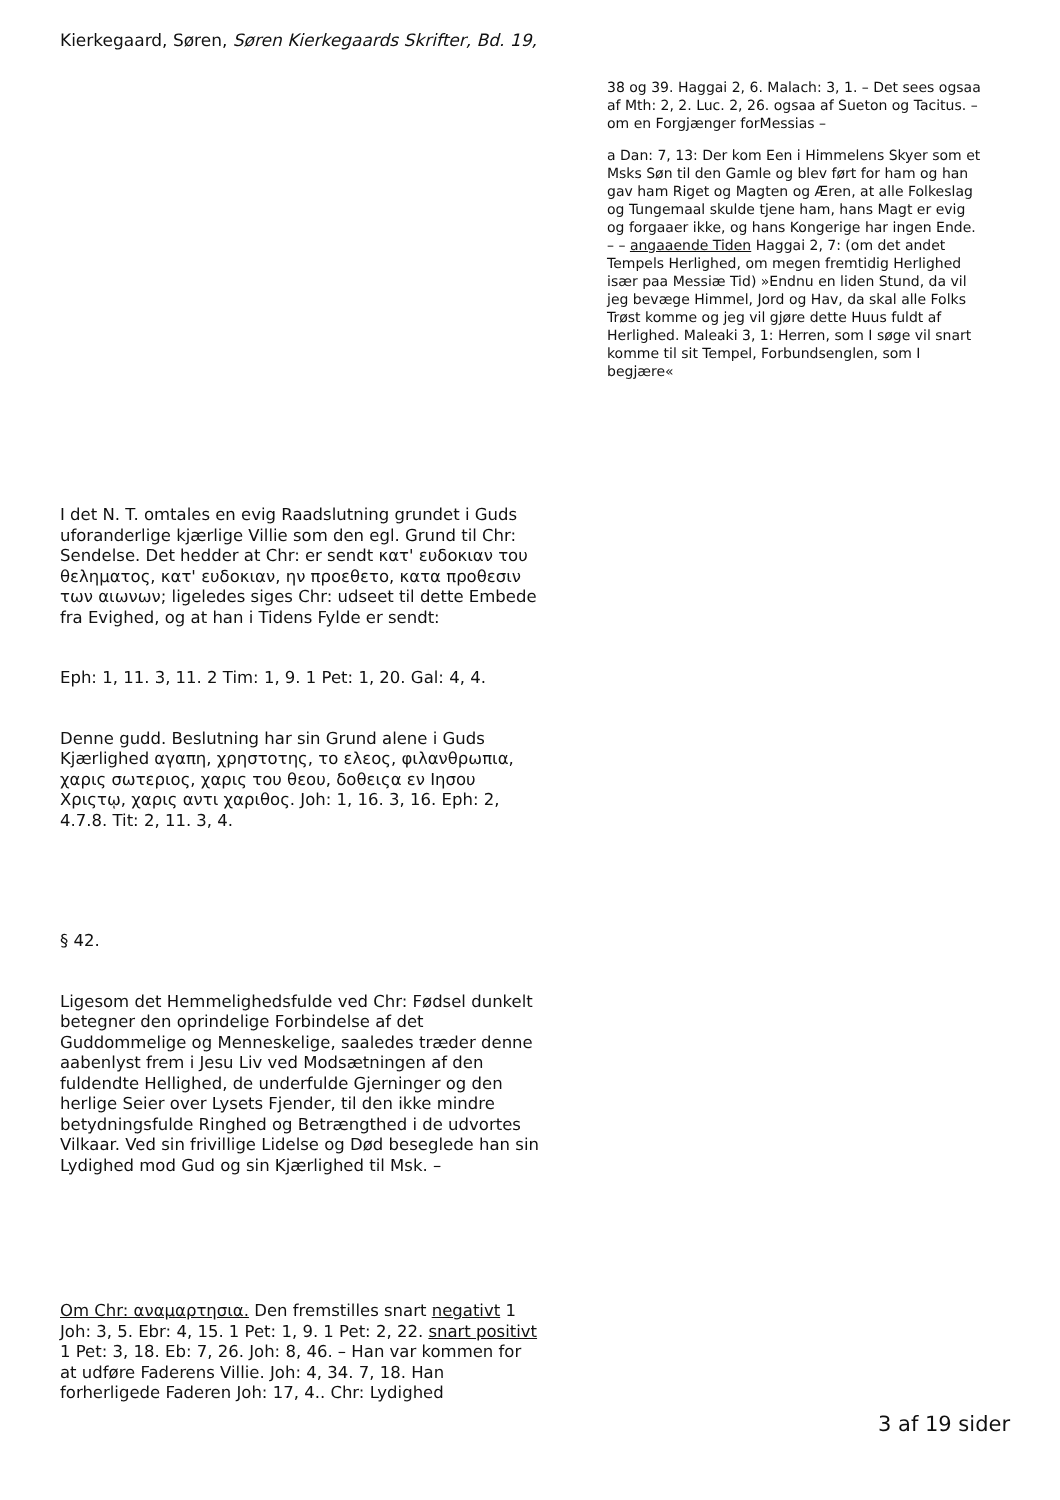Kierkegaard, Søren, Søren Kierkegaards Skrifter, Bd. 19,
38 og 39. Haggai 2, 6. Malach: 3, 1. – Det sees ogsaa af Mth: 2, 2. Luc. 2, 26. ogsaa af Sueton og Tacitus. – om en Forgjænger forMessias –
a Dan: 7, 13: Der kom Een i Himmelens Skyer som et Msks Søn til den Gamle og blev ført for ham og han gav ham Riget og Magten og Æren, at alle Folkeslag og Tungemaal skulde tjene ham, hans Magt er evig og forgaaer ikke, og hans Kongerige har ingen Ende. – – angaaende Tiden Haggai 2, 7: (om det andet Tempels Herlighed, om megen fremtidig Herlighed især paa Messiæ Tid) »Endnu en liden Stund, da vil jeg bevæge Himmel, Jord og Hav, da skal alle Folks Trøst komme og jeg vil gjøre dette Huus fuldt af Herlighed. Maleaki 3, 1: Herren, som I søge vil snart komme til sit Tempel, Forbundsenglen, som I begjære«
I det N. T. omtales en evig Raadslutning grundet i Guds uforanderlige kjærlige Villie som den egl. Grund til Chr: Sendelse. Det hedder at Chr: er sendt κατ' ευδοκιαν του θεληματος, κατ' ευδοκιαν, ην προεθετο, κατα προθεσιν των αιωνων; ligeledes siges Chr: udseet til dette Embede fra Evighed, og at han i Tidens Fylde er sendt:
Eph: 1, 11. 3, 11. 2 Tim: 1, 9. 1 Pet: 1, 20. Gal: 4, 4.
Denne gudd. Beslutning har sin Grund alene i Guds Kjærlighed αγαπη, χρηστοτης, το ελεος, φιλανθρωπια, χαρις σωτεριος, χαρις του θεου, δοθειςα εν Ιησου Χριςτῳ, χαρις αντι χαριθος. Joh: 1, 16. 3, 16. Eph: 2, 4.7.8. Tit: 2, 11. 3, 4.
§ 42.
Ligesom det Hemmelighedsfulde ved Chr: Fødsel dunkelt betegner den oprindelige Forbindelse af det Guddommelige og Menneskelige, saaledes træder denne aabenlyst frem i Jesu Liv ved Modsætningen af den fuldendte Hellighed, de underfulde Gjerninger og den herlige Seier over Lysets Fjender, til den ikke mindre betydningsfulde Ringhed og Betrængthed i de udvortes Vilkaar. Ved sin frivillige Lidelse og Død beseglede han sin Lydighed mod Gud og sin Kjærlighed til Msk. –
Om Chr: αναμαρτησια. Den fremstilles snart negativt 1 Joh: 3, 5. Ebr: 4, 15. 1 Pet: 1, 9. 1 Pet: 2, 22. snart positivt 1 Pet: 3, 18. Eb: 7, 26. Joh: 8, 46. – Han var kommen for at udføre Faderens Villie. Joh: 4, 34. 7, 18. Han forherligede Faderen Joh: 17, 4.. Chr: Lydighed
3 af 19 sider